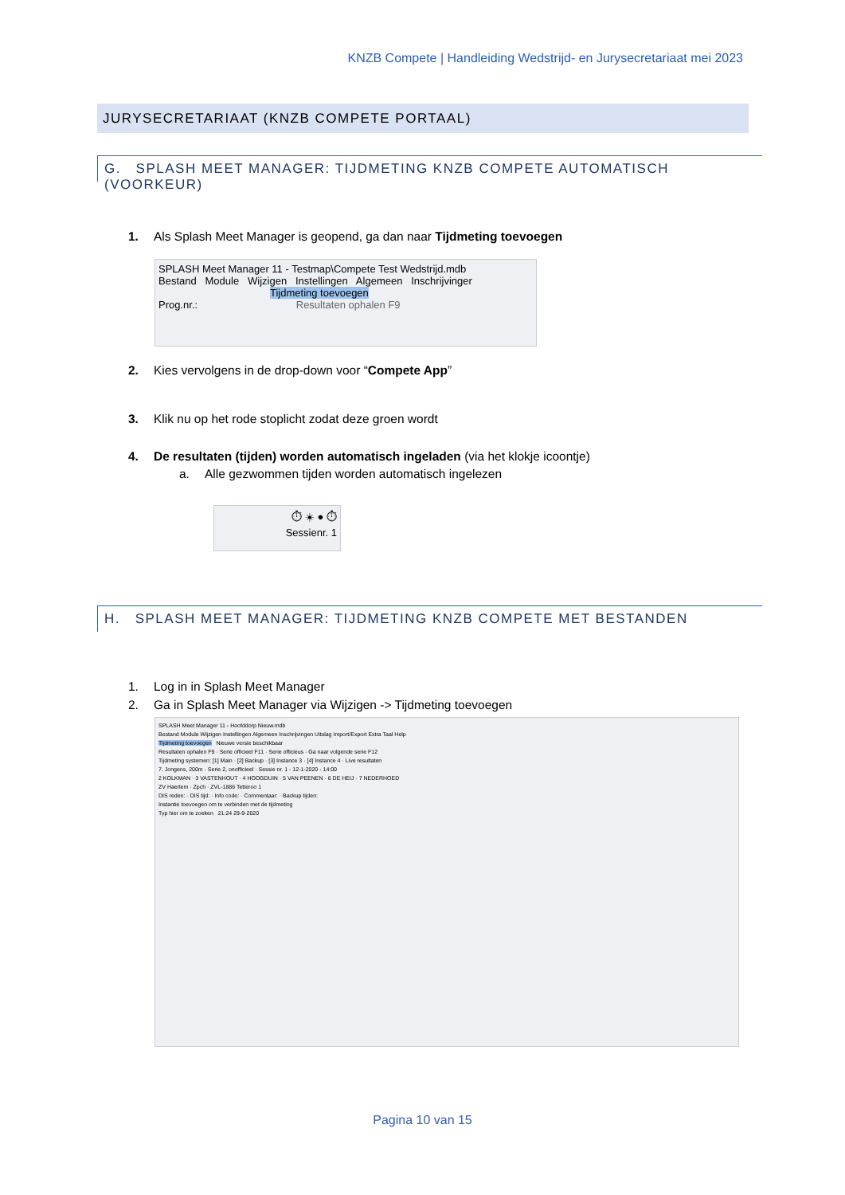KNZB Compete | Handleiding Wedstrijd- en Jurysecretariaat mei 2023
JURYSECRETARIAAT (KNZB COMPETE PORTAAL)
G. SPLASH MEET MANAGER: TIJDMETING KNZB COMPETE AUTOMATISCH (VOORKEUR)
1. Als Splash Meet Manager is geopend, ga dan naar Tijdmeting toevoegen
SPLASH Meet Manager 11 - Testmap\Compete Test Wedstrijd.mdb
Bestand Module Wijzigen Instellingen Algemeen Inschrijvinger
Tijdmeting toevoegen
Prog.nr.: Resultaten ophalen F9
2. Kies vervolgens in de drop-down voor “Compete App”
3. Klik nu op het rode stoplicht zodat deze groen wordt
4. De resultaten (tijden) worden automatisch ingeladen (via het klokje icoontje)
a. Alle gezwommen tijden worden automatisch ingelezen
⏱ ☀ ● ⏱
Sessienr. 1
H. SPLASH MEET MANAGER: TIJDMETING KNZB COMPETE MET BESTANDEN
1. Log in in Splash Meet Manager
2. Ga in Splash Meet Manager via Wijzigen -> Tijdmeting toevoegen
SPLASH Meet Manager 11 - Hoofddorp Nieuw.mdb
Bestand Module Wijzigen Instellingen Algemeen Inschrijvingen Uitslag Import/Export Extra Taal Help
Tijdmeting toevoegen Nieuwe versie beschikbaar
Resultaten ophalen F9 · Serie officieel F11 · Serie officieus · Ga naar volgende serie F12
Tijdmeting systemen: [1] Main · [2] Backup · [3] Instance 3 · [4] Instance 4 · Live resultaten
7. Jongens, 200m · Serie 2, onofficieel · Sessie nr. 1 - 12-1-2020 - 14:00
2 KOLKMAN · 3 VASTENHOUT · 4 HOOGDUIN · 5 VAN PEENEN · 6 DE HEIJ · 7 NEDERHOED
ZV Haerlem · Zpch · ZVL-1886 Tetteroo 1
DIS reden: · DIS tijd: · Info code: · Commentaar: · Backup tijden:
Instantie toevoegen om te verbinden met de tijdmeting
Typ hier om te zoeken 21:24 29-9-2020
Pagina 10 van 15